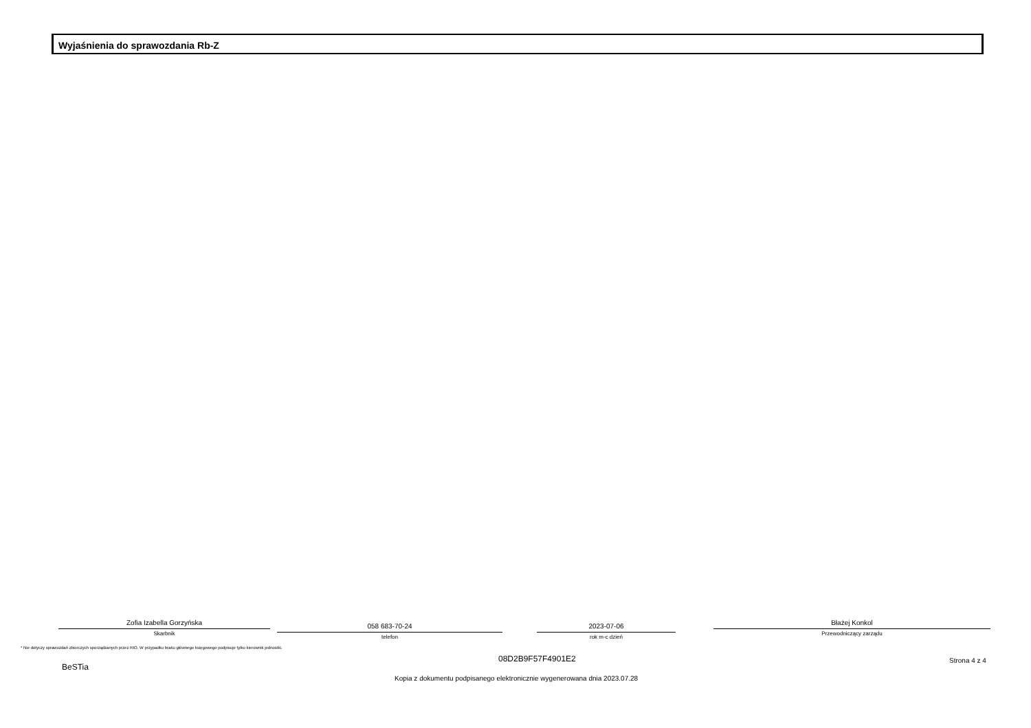Wyjaśnienia do sprawozdania Rb-Z
Zofia Izabella Gorzyńska
Skarbnik
058 683-70-24
telefon
2023-07-06
rok m-c dzień
Błażej Konkol
Przewodniczący zarządu
* Nie dotyczy sprawozdań zbiorczych sporządzanych przez RIO. W przypadku braku głównego księgowego podpisuje tylko kierownik jednostki.
BeSTia
08D2B9F57F4901E2 Strona 4 z 4
Kopia z dokumentu podpisanego elektronicznie wygenerowana dnia 2023.07.28